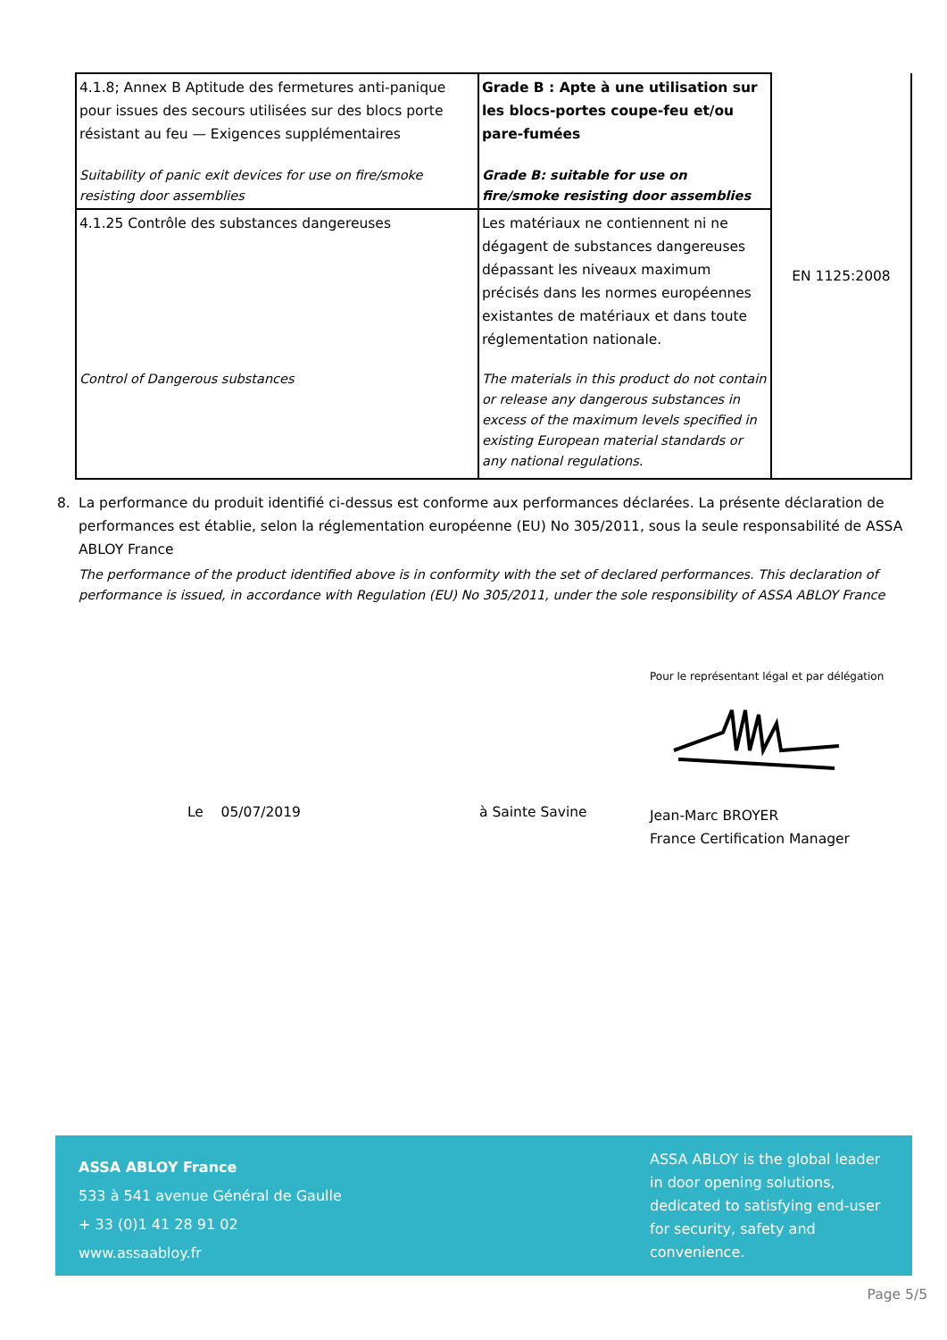| 4.1.8; Annex B Aptitude des fermetures anti-panique pour issues des secours utilisées sur des blocs porte résistant au feu — Exigences supplémentaires Suitability of panic exit devices for use on fire/smoke resisting door assemblies | Grade B : Apte à une utilisation sur les blocs-portes coupe-feu et/ou pare-fumées Grade B: suitable for use on fire/smoke resisting door assemblies | EN 1125:2008 |
| 4.1.25 Contrôle des substances dangereuses Control of Dangerous substances | Les matériaux ne contiennent ni ne dégagent de substances dangereuses dépassant les niveaux maximum précisés dans les normes européennes existantes de matériaux et dans toute réglementation nationale. The materials in this product do not contain or release any dangerous substances in excess of the maximum levels specified in existing European material standards or any national regulations. | |
8. La performance du produit identifié ci-dessus est conforme aux performances déclarées. La présente déclaration de performances est établie, selon la réglementation européenne (EU) No 305/2011, sous la seule responsabilité de ASSA ABLOY France
The performance of the product identified above is in conformity with the set of declared performances. This declaration of performance is issued, in accordance with Regulation (EU) No 305/2011, under the sole responsibility of ASSA ABLOY France
Pour le représentant légal et par délégation
Le 05/07/2019 à Sainte Savine Jean-Marc BROYER
France Certification Manager
ASSA ABLOY France
533 à 541 avenue Général de Gaulle
+ 33 (0)1 41 28 91 02
www.assaabloy.fr
ASSA ABLOY is the global leader in door opening solutions, dedicated to satisfying end-user for security, safety and convenience.
Page 5/5